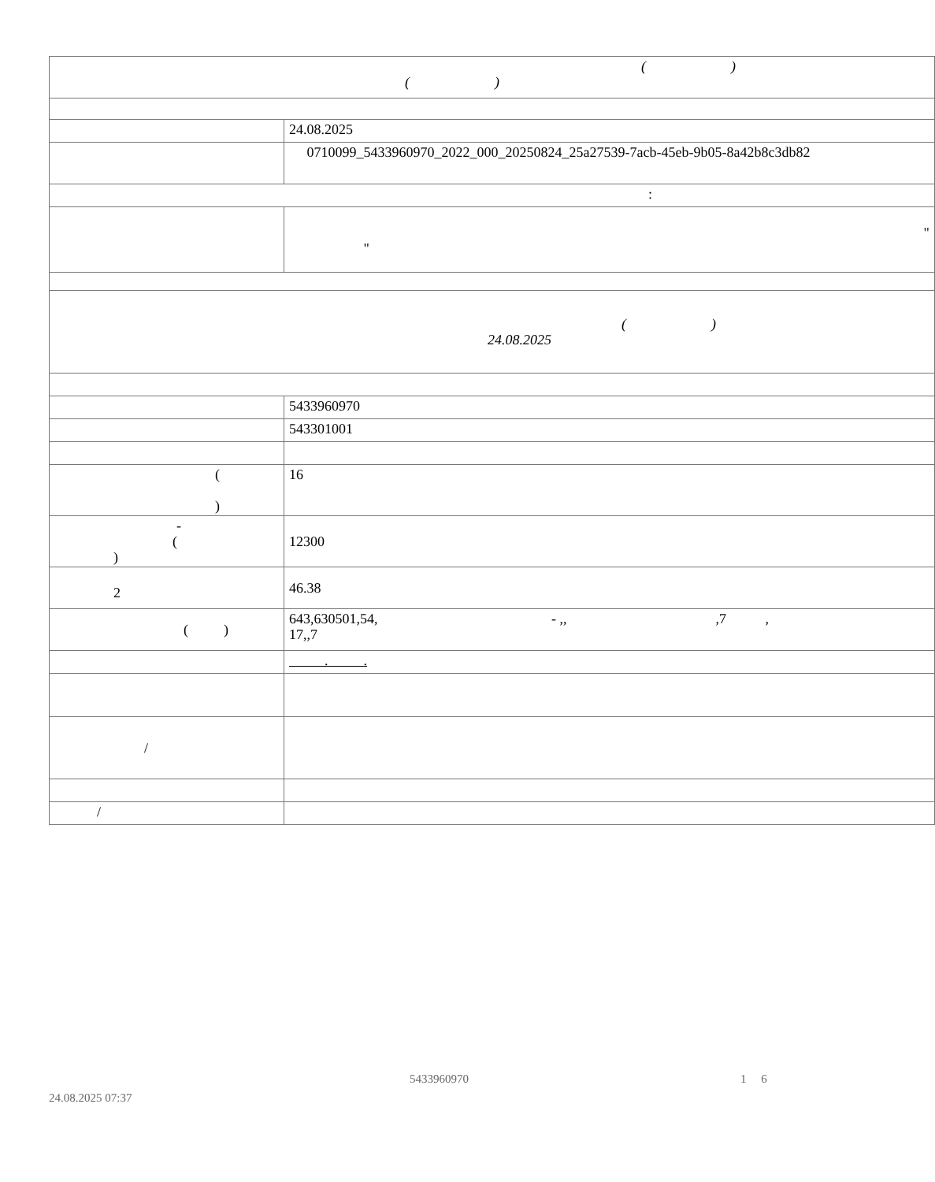| ( ) ( ) | |
| | 24.08.2025 |
| | 0710099_5433960970_2022_000_20250824_25a27539-7acb-45eb-9b05-8a42b8c3db82 |
| : | |
| | " " |
| ( ) 24.08.2025 | |
| | 5433960970 |
| | 543301001 |
| ( ) | 16 |
| - ( ) | 12300 |
| 2 | 46.38 |
| ( ) | 643,630501,54, - ,, ,7 , 17,,7 |
| | . . |
| / | |
| / | |
5433960970 1 6
24.08.2025 07:37